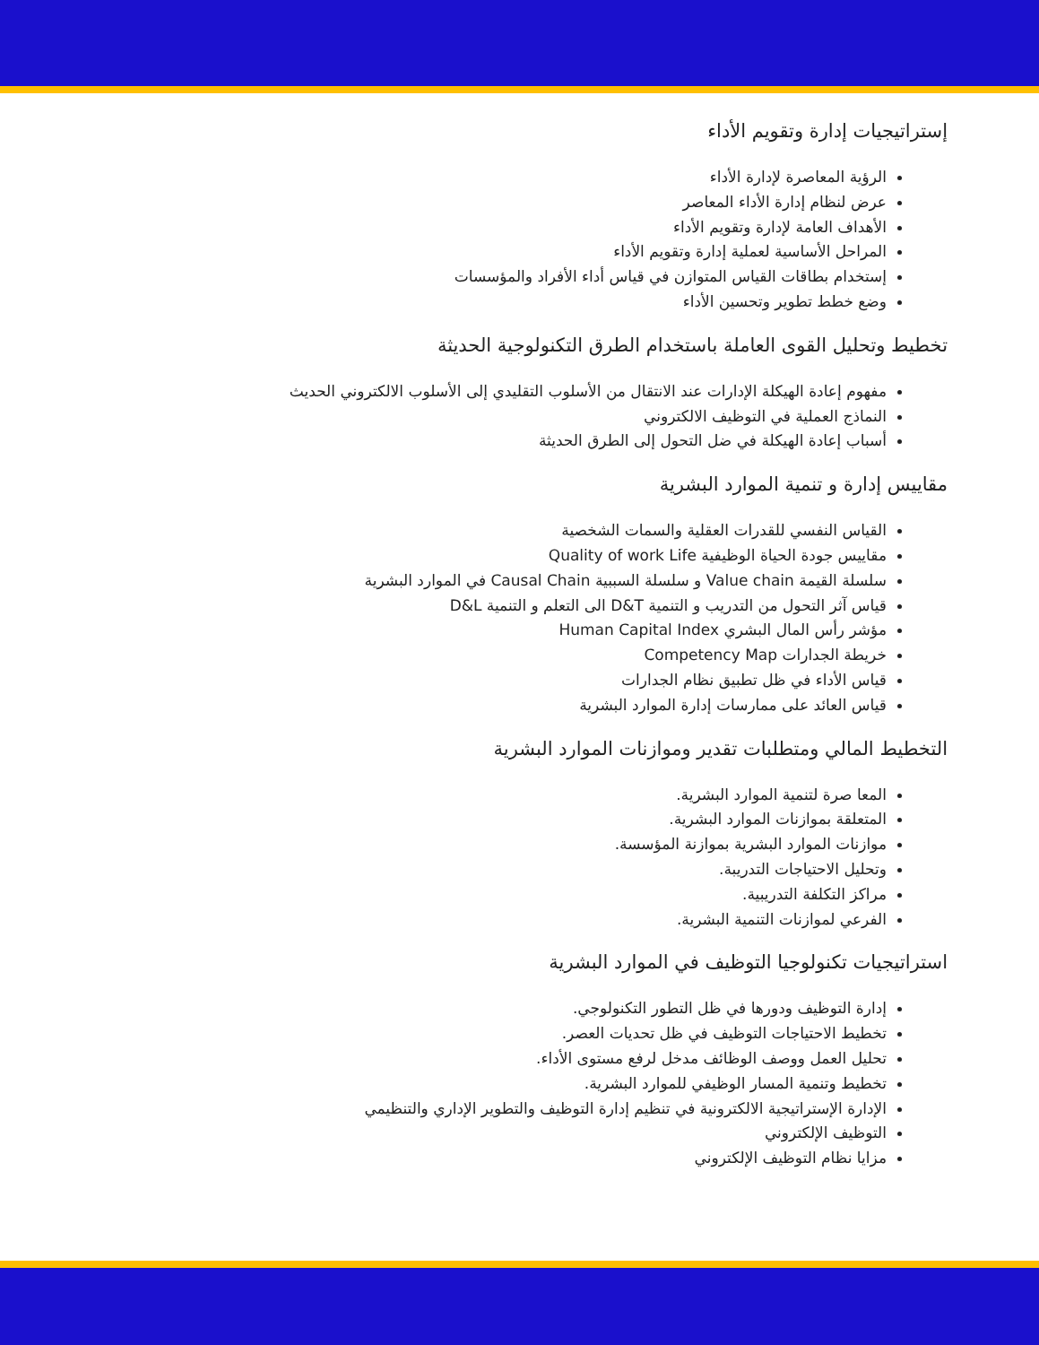إستراتيجيات إدارة وتقويم الأداء
الرؤية المعاصرة لإدارة الأداء
عرض لنظام إدارة الأداء المعاصر
الأهداف العامة لإدارة وتقويم الأداء
المراحل الأساسية لعملية إدارة وتقويم الأداء
إستخدام بطاقات القياس المتوازن في قياس أداء الأفراد والمؤسسات
وضع خطط تطوير وتحسين الأداء
تخطيط وتحليل القوى العاملة باستخدام الطرق التكنولوجية الحديثة
مفهوم إعادة الهيكلة الإدارات عند الانتقال من الأسلوب التقليدي إلى الأسلوب الالكتروني الحديث
النماذج العملية في التوظيف الالكتروني
أسباب إعادة الهيكلة في ضل التحول إلى الطرق الحديثة
مقاييس إدارة و تنمية الموارد البشرية
القياس النفسي للقدرات العقلية والسمات الشخصية
مقاييس جودة الحياة الوظيفية Quality of work Life
سلسلة القيمة Value chain و سلسلة السببية Causal Chain في الموارد البشرية
قياس آثر التحول من التدريب و التنمية D&T الى التعلم و التنمية D&L
مؤشر رأس المال البشري Human Capital Index
خريطة الجدارات Competency Map
قياس الأداء في ظل تطبيق نظام الجدارات
قياس العائد على ممارسات إدارة الموارد البشرية
التخطيط المالي ومتطلبات تقدير وموازنات الموارد البشرية
المعا صرة لتنمية الموارد البشرية.
المتعلقة بموازنات الموارد البشرية.
موازنات الموارد البشرية بموازنة المؤسسة.
وتحليل الاحتياجات التدريبة.
مراكز التكلفة التدريبية.
الفرعي لموازنات التنمية البشرية.
استراتيجيات تكنولوجيا التوظيف في الموارد البشرية
إدارة التوظيف ودورها في ظل التطور التكنولوجي.
تخطيط الاحتياجات التوظيف في ظل تحديات العصر.
تحليل العمل ووصف الوظائف مدخل لرفع مستوى الأداء.
تخطيط وتنمية المسار الوظيفي للموارد البشرية.
الإدارة الإستراتيجية الالكترونية في تنظيم إدارة التوظيف والتطوير الإداري والتنظيمي
التوظيف الإلكتروني
مزايا نظام التوظيف الإلكتروني